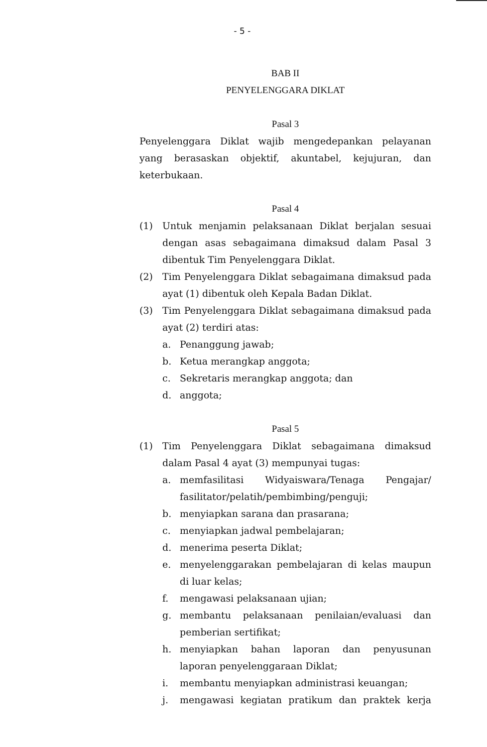- 5 -
BAB II
PENYELENGGARA DIKLAT
Pasal 3
Penyelenggara Diklat wajib mengedepankan pelayanan yang berasaskan objektif, akuntabel, kejujuran, dan keterbukaan.
Pasal 4
(1) Untuk menjamin pelaksanaan Diklat berjalan sesuai dengan asas sebagaimana dimaksud dalam Pasal 3 dibentuk Tim Penyelenggara Diklat.
(2) Tim Penyelenggara Diklat sebagaimana dimaksud pada ayat (1) dibentuk oleh Kepala Badan Diklat.
(3) Tim Penyelenggara Diklat sebagaimana dimaksud pada ayat (2) terdiri atas:
a. Penanggung jawab;
b. Ketua merangkap anggota;
c. Sekretaris merangkap anggota; dan
d. anggota;
Pasal 5
(1) Tim Penyelenggara Diklat sebagaimana dimaksud dalam Pasal 4 ayat (3) mempunyai tugas:
a. memfasilitasi Widyaiswara/Tenaga Pengajar/ fasilitator/pelatih/pembimbing/penguji;
b. menyiapkan sarana dan prasarana;
c. menyiapkan jadwal pembelajaran;
d. menerima peserta Diklat;
e. menyelenggarakan pembelajaran di kelas maupun di luar kelas;
f. mengawasi pelaksanaan ujian;
g. membantu pelaksanaan penilaian/evaluasi dan pemberian sertifikat;
h. menyiapkan bahan laporan dan penyusunan laporan penyelenggaraan Diklat;
i. membantu menyiapkan administrasi keuangan;
j. mengawasi kegiatan pratikum dan praktek kerja